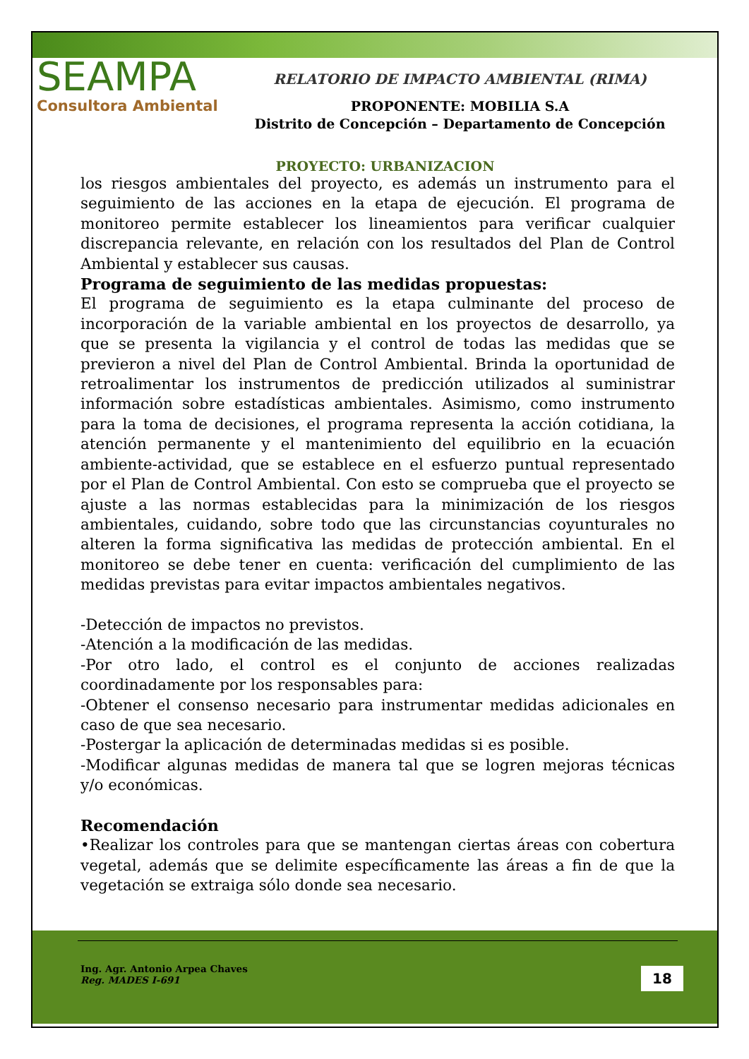Ing. Agr. Antonio Arpea Chaves
Reg. MADES I-691
18
SEAMPA
Consultora Ambiental
RELATORIO DE IMPACTO AMBIENTAL (RIMA)
PROPONENTE: MOBILIA S.A
Distrito de Concepción – Departamento de Concepción
PROYECTO: URBANIZACION
los riesgos ambientales del proyecto, es además un instrumento para el seguimiento de las acciones en la etapa de ejecución. El programa de monitoreo permite establecer los lineamientos para verificar cualquier discrepancia relevante, en relación con los resultados del Plan de Control Ambiental y establecer sus causas.
Programa de seguimiento de las medidas propuestas:
El programa de seguimiento es la etapa culminante del proceso de incorporación de la variable ambiental en los proyectos de desarrollo, ya que se presenta la vigilancia y el control de todas las medidas que se previeron a nivel del Plan de Control Ambiental. Brinda la oportunidad de retroalimentar los instrumentos de predicción utilizados al suministrar información sobre estadísticas ambientales. Asimismo, como instrumento para la toma de decisiones, el programa representa la acción cotidiana, la atención permanente y el mantenimiento del equilibrio en la ecuación ambiente-actividad, que se establece en el esfuerzo puntual representado por el Plan de Control Ambiental. Con esto se comprueba que el proyecto se ajuste a las normas establecidas para la minimización de los riesgos ambientales, cuidando, sobre todo que las circunstancias coyunturales no alteren la forma significativa las medidas de protección ambiental. En el monitoreo se debe tener en cuenta: verificación del cumplimiento de las medidas previstas para evitar impactos ambientales negativos.
-Detección de impactos no previstos.
-Atención a la modificación de las medidas.
-Por otro lado, el control es el conjunto de acciones realizadas coordinadamente por los responsables para:
-Obtener el consenso necesario para instrumentar medidas adicionales en caso de que sea necesario.
-Postergar la aplicación de determinadas medidas si es posible.
-Modificar algunas medidas de manera tal que se logren mejoras técnicas y/o económicas.
Recomendación
•Realizar los controles para que se mantengan ciertas áreas con cobertura vegetal, además que se delimite específicamente las áreas a fin de que la vegetación se extraiga sólo donde sea necesario.